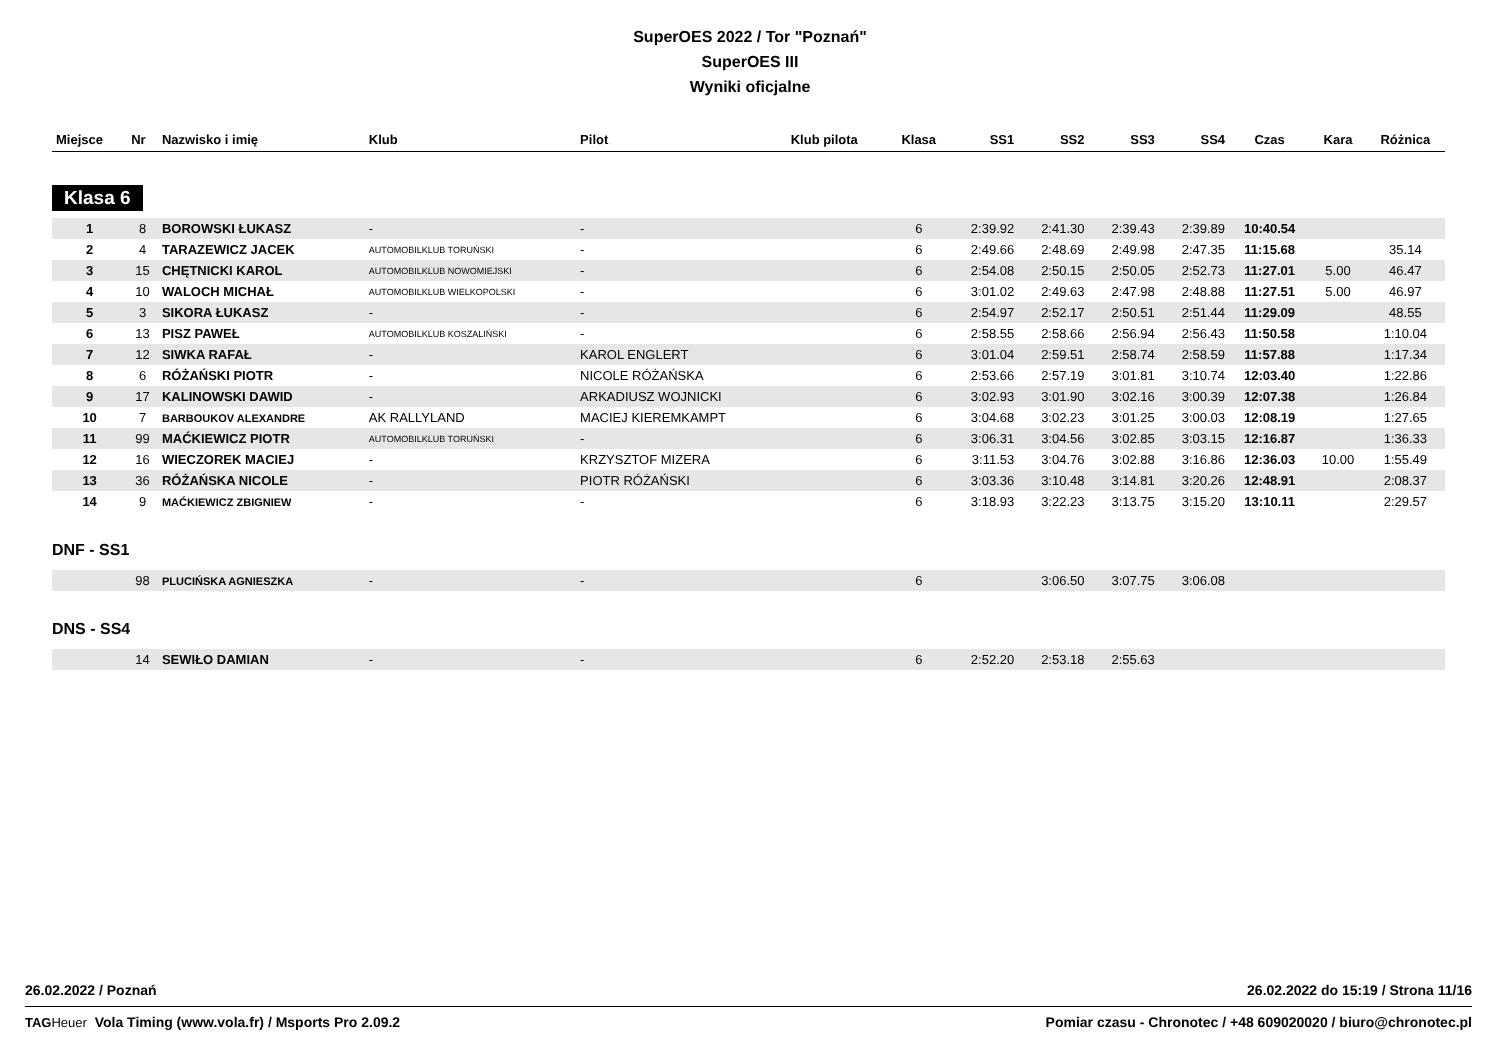SuperOES 2022 / Tor "Poznań"
SuperOES III
Wyniki oficjalne
| Miejsce | Nr | Nazwisko i imię | Klub | Pilot | Klub pilota | Klasa | SS1 | SS2 | SS3 | SS4 | Czas | Kara | Różnica |
| --- | --- | --- | --- | --- | --- | --- | --- | --- | --- | --- | --- | --- | --- |
| Klasa 6 | | | | | | | | | | | | | |
| 1 | 8 | BOROWSKI ŁUKASZ | - | - | | 6 | 2:39.92 | 2:41.30 | 2:39.43 | 2:39.89 | 10:40.54 | | |
| 2 | 4 | TARAZEWICZ JACEK | AUTOMOBILKLUB TORUŃSKI | - | | 6 | 2:49.66 | 2:48.69 | 2:49.98 | 2:47.35 | 11:15.68 | | 35.14 |
| 3 | 15 | CHĘTNICKI KAROL | AUTOMOBILKLUB NOWOMIEJSKI | - | | 6 | 2:54.08 | 2:50.15 | 2:50.05 | 2:52.73 | 11:27.01 | 5.00 | 46.47 |
| 4 | 10 | WALOCH MICHAŁ | AUTOMOBILKLUB WIELKOPOLSKI | - | | 6 | 3:01.02 | 2:49.63 | 2:47.98 | 2:48.88 | 11:27.51 | 5.00 | 46.97 |
| 5 | 3 | SIKORA ŁUKASZ | - | - | | 6 | 2:54.97 | 2:52.17 | 2:50.51 | 2:51.44 | 11:29.09 | | 48.55 |
| 6 | 13 | PISZ PAWEŁ | AUTOMOBILKLUB KOSZALIŃSKI | - | | 6 | 2:58.55 | 2:58.66 | 2:56.94 | 2:56.43 | 11:50.58 | | 1:10.04 |
| 7 | 12 | SIWKA RAFAŁ | - | KAROL ENGLERT | | 6 | 3:01.04 | 2:59.51 | 2:58.74 | 2:58.59 | 11:57.88 | | 1:17.34 |
| 8 | 6 | RÓŻAŃSKI PIOTR | - | NICOLE RÓŻAŃSKA | | 6 | 2:53.66 | 2:57.19 | 3:01.81 | 3:10.74 | 12:03.40 | | 1:22.86 |
| 9 | 17 | KALINOWSKI DAWID | - | ARKADIUSZ WOJNICKI | | 6 | 3:02.93 | 3:01.90 | 3:02.16 | 3:00.39 | 12:07.38 | | 1:26.84 |
| 10 | 7 | BARBOUKOV ALEXANDRE | AK RALLYLAND | MACIEJ KIEREMKAMPT | | 6 | 3:04.68 | 3:02.23 | 3:01.25 | 3:00.03 | 12:08.19 | | 1:27.65 |
| 11 | 99 | MAĆKIEWICZ PIOTR | AUTOMOBILKLUB TORUŃSKI | - | | 6 | 3:06.31 | 3:04.56 | 3:02.85 | 3:03.15 | 12:16.87 | | 1:36.33 |
| 12 | 16 | WIECZOREK MACIEJ | - | KRZYSZTOF MIZERA | | 6 | 3:11.53 | 3:04.76 | 3:02.88 | 3:16.86 | 12:36.03 | 10.00 | 1:55.49 |
| 13 | 36 | RÓŻAŃSKA NICOLE | - | PIOTR RÓŻAŃSKI | | 6 | 3:03.36 | 3:10.48 | 3:14.81 | 3:20.26 | 12:48.91 | | 2:08.37 |
| 14 | 9 | MAĆKIEWICZ ZBIGNIEW | - | - | | 6 | 3:18.93 | 3:22.23 | 3:13.75 | 3:15.20 | 13:10.11 | | 2:29.57 |
| DNF - SS1 | | | | | | | | | | | | | |
| | 98 | PLUCIŃSKA AGNIESZKA | - | - | | 6 | | 3:06.50 | 3:07.75 | 3:06.08 | | | |
| DNS - SS4 | | | | | | | | | | | | | |
| | 14 | SEWIŁO DAMIAN | - | - | | 6 | 2:52.20 | 2:53.18 | 2:55.63 | | | | |
26.02.2022 / Poznań 26.02.2022 do 15:19 / Strona 11/16
TAG Heuer Vola Timing (www.vola.fr) / Msports Pro 2.09.2 Pomiar czasu - Chronotec / +48 609020020 / biuro@chronotec.pl